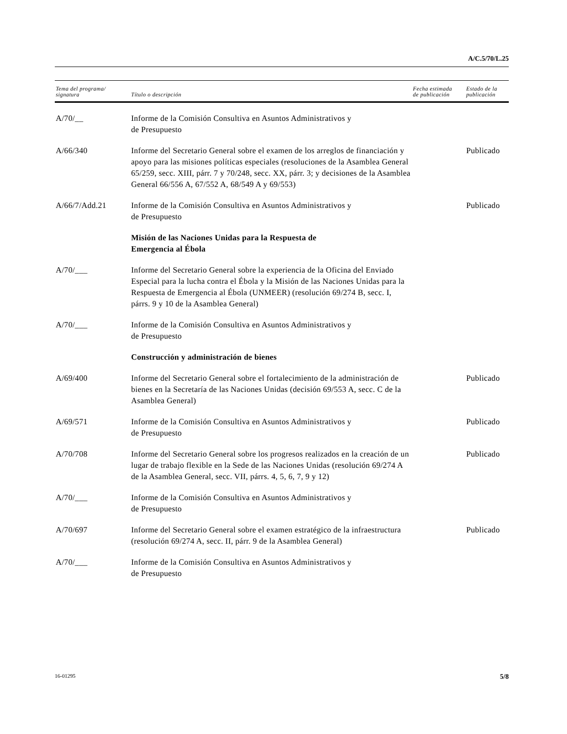A/C.5/70/L.25
| Tema del programa/ signatura | Título o descripción | Fecha estimada de publicación | Estado de la publicación |
| --- | --- | --- | --- |
| A/70/__ | Informe de la Comisión Consultiva en Asuntos Administrativos y de Presupuesto | | |
| A/66/340 | Informe del Secretario General sobre el examen de los arreglos de financiación y apoyo para las misiones políticas especiales (resoluciones de la Asamblea General 65/259, secc. XIII, párr. 7 y 70/248, secc. XX, párr. 3; y decisiones de la Asamblea General 66/556 A, 67/552 A, 68/549 A y 69/553) | | Publicado |
| A/66/7/Add.21 | Informe de la Comisión Consultiva en Asuntos Administrativos y de Presupuesto | | Publicado |
| | Misión de las Naciones Unidas para la Respuesta de Emergencia al Ébola | | |
| A/70/___ | Informe del Secretario General sobre la experiencia de la Oficina del Enviado Especial para la lucha contra el Ébola y la Misión de las Naciones Unidas para la Respuesta de Emergencia al Ébola (UNMEER) (resolución 69/274 B, secc. I, párrs. 9 y 10 de la Asamblea General) | | |
| A/70/___ | Informe de la Comisión Consultiva en Asuntos Administrativos y de Presupuesto | | |
| | Construcción y administración de bienes | | |
| A/69/400 | Informe del Secretario General sobre el fortalecimiento de la administración de bienes en la Secretaría de las Naciones Unidas (decisión 69/553 A, secc. C de la Asamblea General) | | Publicado |
| A/69/571 | Informe de la Comisión Consultiva en Asuntos Administrativos y de Presupuesto | | Publicado |
| A/70/708 | Informe del Secretario General sobre los progresos realizados en la creación de un lugar de trabajo flexible en la Sede de las Naciones Unidas (resolución 69/274 A de la Asamblea General, secc. VII, párrs. 4, 5, 6, 7, 9 y 12) | | Publicado |
| A/70/___ | Informe de la Comisión Consultiva en Asuntos Administrativos y de Presupuesto | | |
| A/70/697 | Informe del Secretario General sobre el examen estratégico de la infraestructura (resolución 69/274 A, secc. II, párr. 9 de la Asamblea General) | | Publicado |
| A/70/___ | Informe de la Comisión Consultiva en Asuntos Administrativos y de Presupuesto | | |
16-01295 5/8